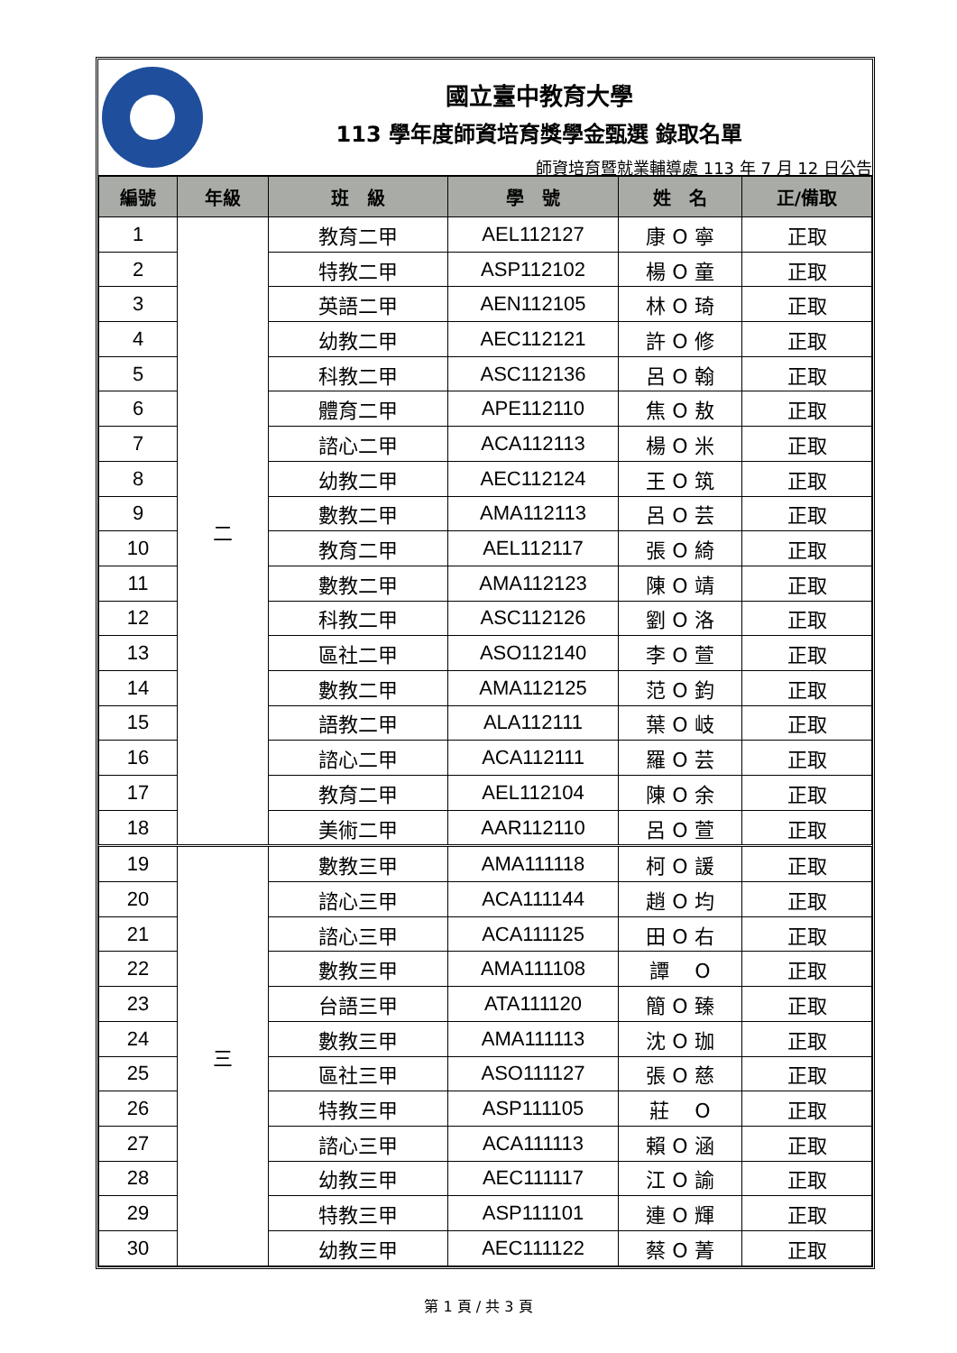國立臺中教育大學
113 學年度師資培育獎學金甄選 錄取名單
師資培育暨就業輔導處 113 年 7 月 12 日公告
| 編號 | 年級 | 班 級 | 學 號 | 姓 名 | 正/備取 |
| --- | --- | --- | --- | --- | --- |
| 1 | 二 | 教育二甲 | AEL112127 | 康 O 寧 | 正取 |
| 2 | | 特教二甲 | ASP112102 | 楊 O 童 | 正取 |
| 3 | | 英語二甲 | AEN112105 | 林 O 琦 | 正取 |
| 4 | | 幼教二甲 | AEC112121 | 許 O 修 | 正取 |
| 5 | | 科教二甲 | ASC112136 | 呂 O 翰 | 正取 |
| 6 | | 體育二甲 | APE112110 | 焦 O 敖 | 正取 |
| 7 | | 諮心二甲 | ACA112113 | 楊 O 米 | 正取 |
| 8 | | 幼教二甲 | AEC112124 | 王 O 筑 | 正取 |
| 9 | | 數教二甲 | AMA112113 | 呂 O 芸 | 正取 |
| 10 | | 教育二甲 | AEL112117 | 張 O 綺 | 正取 |
| 11 | | 數教二甲 | AMA112123 | 陳 O 靖 | 正取 |
| 12 | | 科教二甲 | ASC112126 | 劉 O 洛 | 正取 |
| 13 | | 區社二甲 | ASO112140 | 李 O 萱 | 正取 |
| 14 | | 數教二甲 | AMA112125 | 范 O 鈞 | 正取 |
| 15 | | 語教二甲 | ALA112111 | 葉 O 岐 | 正取 |
| 16 | | 諮心二甲 | ACA112111 | 羅 O 芸 | 正取 |
| 17 | | 教育二甲 | AEL112104 | 陳 O 余 | 正取 |
| 18 | | 美術二甲 | AAR112110 | 呂 O 萱 | 正取 |
| 19 | 三 | 數教三甲 | AMA111118 | 柯 O 諼 | 正取 |
| 20 | | 諮心三甲 | ACA111144 | 趙 O 均 | 正取 |
| 21 | | 諮心三甲 | ACA111125 | 田 O 右 | 正取 |
| 22 | | 數教三甲 | AMA111108 | 譚 O | 正取 |
| 23 | | 台語三甲 | ATA111120 | 簡 O 臻 | 正取 |
| 24 | | 數教三甲 | AMA111113 | 沈 O 珈 | 正取 |
| 25 | | 區社三甲 | ASO111127 | 張 O 慈 | 正取 |
| 26 | | 特教三甲 | ASP111105 | 莊 O | 正取 |
| 27 | | 諮心三甲 | ACA111113 | 賴 O 涵 | 正取 |
| 28 | | 幼教三甲 | AEC111117 | 江 O 諭 | 正取 |
| 29 | | 特教三甲 | ASP111101 | 連 O 輝 | 正取 |
| 30 | | 幼教三甲 | AEC111122 | 蔡 O 菁 | 正取 |
第 1 頁 / 共 3 頁